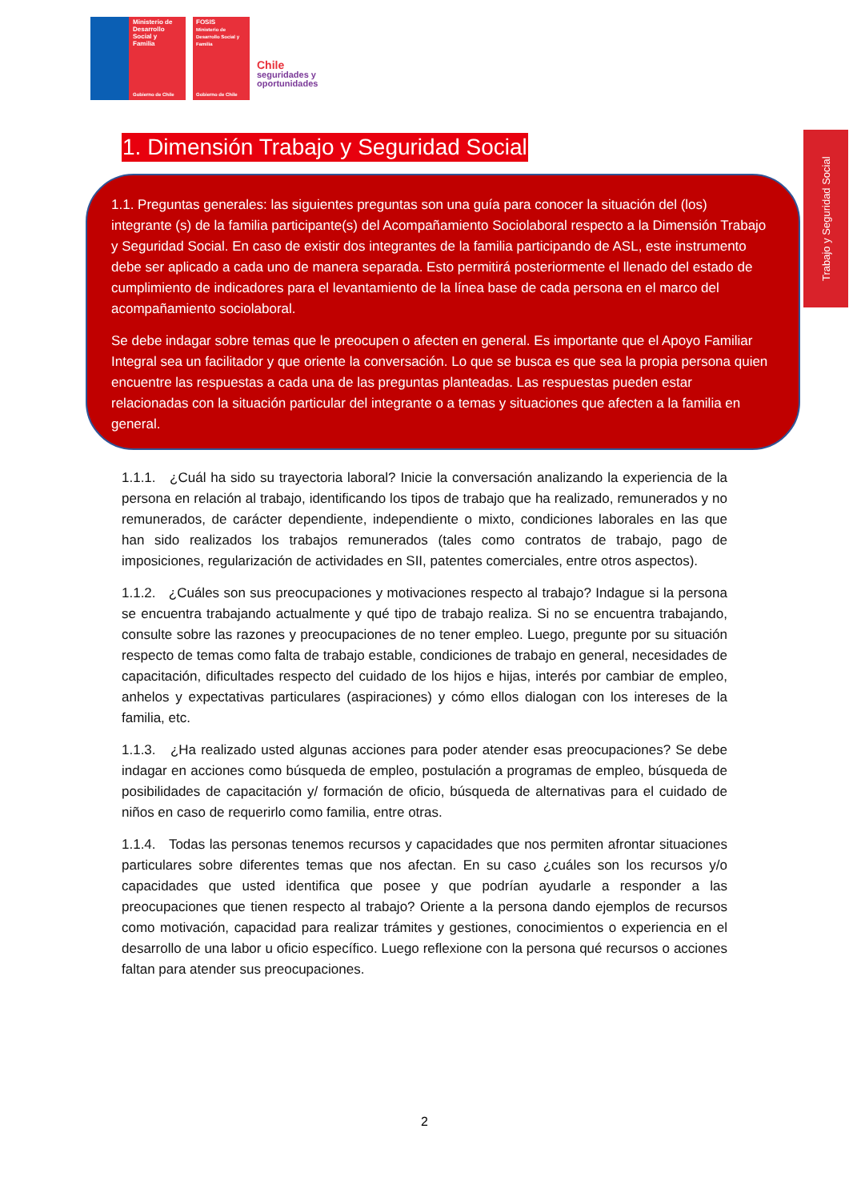Ministerio de
Desarrollo
Social y
Familia
Gobierno de Chile
FOSIS
Ministerio de Desarrollo Social y Familia
Gobierno de Chile
Chile
seguridades y
oportunidades
Trabajo y Seguridad Social
1. Dimensión Trabajo y Seguridad Social
1.1. Preguntas generales: las siguientes preguntas son una guía para conocer la situación del (los) integrante (s) de la familia participante(s) del Acompañamiento Sociolaboral respecto a la Dimensión Trabajo y Seguridad Social. En caso de existir dos integrantes de la familia participando de ASL, este instrumento debe ser aplicado a cada uno de manera separada. Esto permitirá posteriormente el llenado del estado de cumplimiento de indicadores para el levantamiento de la línea base de cada persona en el marco del acompañamiento sociolaboral.
Se debe indagar sobre temas que le preocupen o afecten en general. Es importante que el Apoyo Familiar Integral sea un facilitador y que oriente la conversación. Lo que se busca es que sea la propia persona quien encuentre las respuestas a cada una de las preguntas planteadas. Las respuestas pueden estar relacionadas con la situación particular del integrante o a temas y situaciones que afecten a la familia en general.
1.1.1. ¿Cuál ha sido su trayectoria laboral? Inicie la conversación analizando la experiencia de la persona en relación al trabajo, identificando los tipos de trabajo que ha realizado, remunerados y no remunerados, de carácter dependiente, independiente o mixto, condiciones laborales en las que han sido realizados los trabajos remunerados (tales como contratos de trabajo, pago de imposiciones, regularización de actividades en SII, patentes comerciales, entre otros aspectos).
1.1.2. ¿Cuáles son sus preocupaciones y motivaciones respecto al trabajo? Indague si la persona se encuentra trabajando actualmente y qué tipo de trabajo realiza. Si no se encuentra trabajando, consulte sobre las razones y preocupaciones de no tener empleo. Luego, pregunte por su situación respecto de temas como falta de trabajo estable, condiciones de trabajo en general, necesidades de capacitación, dificultades respecto del cuidado de los hijos e hijas, interés por cambiar de empleo, anhelos y expectativas particulares (aspiraciones) y cómo ellos dialogan con los intereses de la familia, etc.
1.1.3. ¿Ha realizado usted algunas acciones para poder atender esas preocupaciones? Se debe indagar en acciones como búsqueda de empleo, postulación a programas de empleo, búsqueda de posibilidades de capacitación y/ formación de oficio, búsqueda de alternativas para el cuidado de niños en caso de requerirlo como familia, entre otras.
1.1.4. Todas las personas tenemos recursos y capacidades que nos permiten afrontar situaciones particulares sobre diferentes temas que nos afectan. En su caso ¿cuáles son los recursos y/o capacidades que usted identifica que posee y que podrían ayudarle a responder a las preocupaciones que tienen respecto al trabajo? Oriente a la persona dando ejemplos de recursos como motivación, capacidad para realizar trámites y gestiones, conocimientos o experiencia en el desarrollo de una labor u oficio específico. Luego reflexione con la persona qué recursos o acciones faltan para atender sus preocupaciones.
2